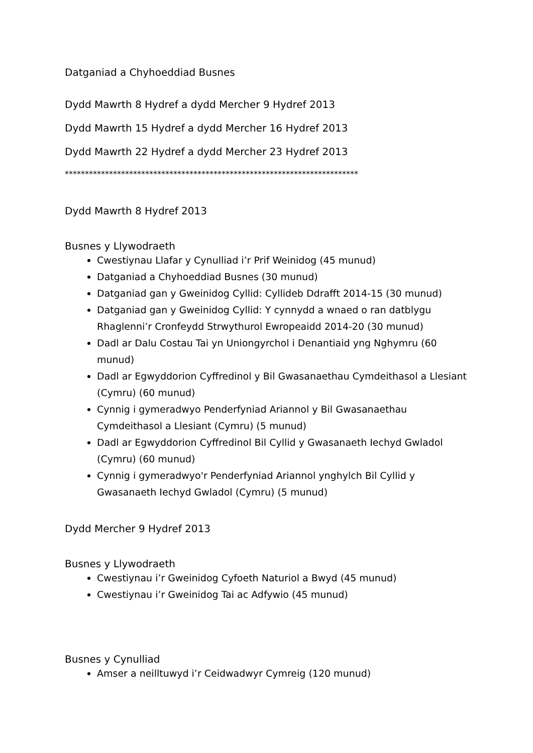Datganiad a Chyhoeddiad Busnes
Dydd Mawrth 8 Hydref a dydd Mercher 9 Hydref 2013
Dydd Mawrth 15 Hydref a dydd Mercher 16 Hydref 2013
Dydd Mawrth 22 Hydref a dydd Mercher 23 Hydref 2013
*************************************************************************
Dydd Mawrth 8 Hydref 2013
Busnes y Llywodraeth
Cwestiynau Llafar y Cynulliad i’r Prif Weinidog (45 munud)
Datganiad a Chyhoeddiad Busnes (30 munud)
Datganiad gan y Gweinidog Cyllid: Cyllideb Ddrafft 2014-15 (30 munud)
Datganiad gan y Gweinidog Cyllid: Y cynnydd a wnaed o ran datblygu Rhaglenni’r Cronfeydd Strwythurol Ewropeaidd 2014-20 (30 munud)
Dadl ar Dalu Costau Tai yn Uniongyrchol i Denantiaid yng Nghymru (60 munud)
Dadl ar Egwyddorion Cyffredinol y Bil Gwasanaethau Cymdeithasol a Llesiant (Cymru) (60 munud)
Cynnig i gymeradwyo Penderfyniad Ariannol y Bil Gwasanaethau Cymdeithasol a Llesiant (Cymru) (5 munud)
Dadl ar Egwyddorion Cyffredinol Bil Cyllid y Gwasanaeth Iechyd Gwladol (Cymru) (60 munud)
Cynnig i gymeradwyo'r Penderfyniad Ariannol ynghylch Bil Cyllid y Gwasanaeth Iechyd Gwladol (Cymru) (5 munud)
Dydd Mercher 9 Hydref 2013
Busnes y Llywodraeth
Cwestiynau i’r Gweinidog Cyfoeth Naturiol a Bwyd (45 munud)
Cwestiynau i’r Gweinidog Tai ac Adfywio (45 munud)
Busnes y Cynulliad
Amser a neilltuwyd i’r Ceidwadwyr Cymreig (120 munud)